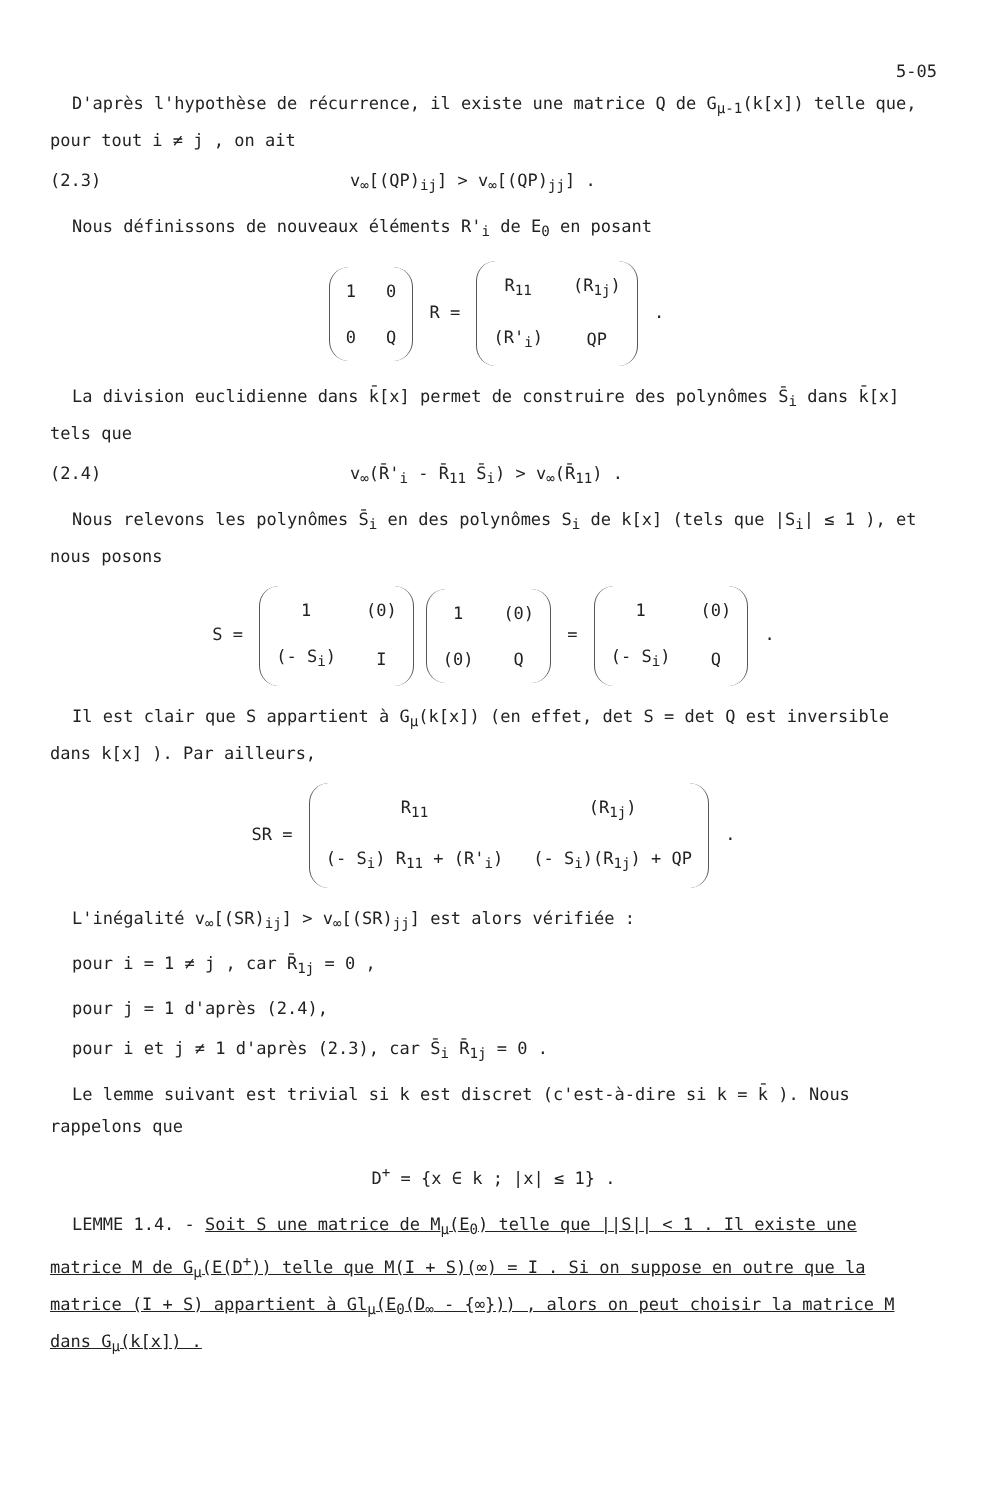5-05
D'après l'hypothèse de récurrence, il existe une matrice Q de G<sub>μ-1</sub>(k[x]) telle que, pour tout i ≠ j , on ait
(2.3) v<sub>∞</sub>[(QP)<sub>ij</sub>] > v<sub>∞</sub>[(QP)<sub>jj</sub>] .
Nous définissons de nouveaux éléments R'<sub>i</sub> de E<sub>0</sub> en posant
| 1 | 0 |
| 0 | Q |
R =
| R<sub>11</sub> | (R<sub>1j</sub>) |
| (R'<sub>i</sub>) | QP |
.
La division euclidienne dans k̄[x] permet de construire des polynômes S̄<sub>i</sub> dans k̄[x] tels que
(2.4) v<sub>∞</sub>(R̄'<sub>i</sub> - R̄<sub>11</sub> S̄<sub>i</sub>) > v<sub>∞</sub>(R̄<sub>11</sub>) .
Nous relevons les polynômes S̄<sub>i</sub> en des polynômes S<sub>i</sub> de k[x] (tels que |S<sub>i</sub>| ≤ 1 ), et nous posons
S =
| 1 | (0) |
| (- S<sub>i</sub>) | I |
| 1 | (0) |
| (0) | Q |
=
| 1 | (0) |
| (- S<sub>i</sub>) | Q |
.
Il est clair que S appartient à G<sub>μ</sub>(k[x]) (en effet, det S = det Q est inversible dans k[x] ). Par ailleurs,
SR =
| R<sub>11</sub> | (R<sub>1j</sub>) |
| (- S<sub>i</sub>) R<sub>11</sub> + (R'<sub>i</sub>) | (- S<sub>i</sub>)(R<sub>1j</sub>) + QP |
.
L'inégalité v<sub>∞</sub>[(SR)<sub>ij</sub>] > v<sub>∞</sub>[(SR)<sub>jj</sub>] est alors vérifiée :
pour i = 1 ≠ j , car R̄<sub>1j</sub> = 0 ,
pour j = 1 d'après (2.4),
pour i et j ≠ 1 d'après (2.3), car S̄<sub>i</sub> R̄<sub>1j</sub> = 0 .
Le lemme suivant est trivial si k est discret (c'est-à-dire si k = k̄ ). Nous rappelons que
D<sup>+</sup> = {x ∈ k ; |x| ≤ 1} .
LEMME 1.4. - Soit S une matrice de M<sub>μ</sub>(E<sub>0</sub>) telle que ||S|| < 1 . Il existe une matrice M de G<sub>μ</sub>(E(D<sup>+</sup>)) telle que M(I + S)(∞) = I . Si on suppose en outre que la matrice (I + S) appartient à Gl<sub>μ</sub>(E<sub>0</sub>(D<sub>∞</sub> - {∞})) , alors on peut choisir la matrice M dans G<sub>μ</sub>(k[x]) .